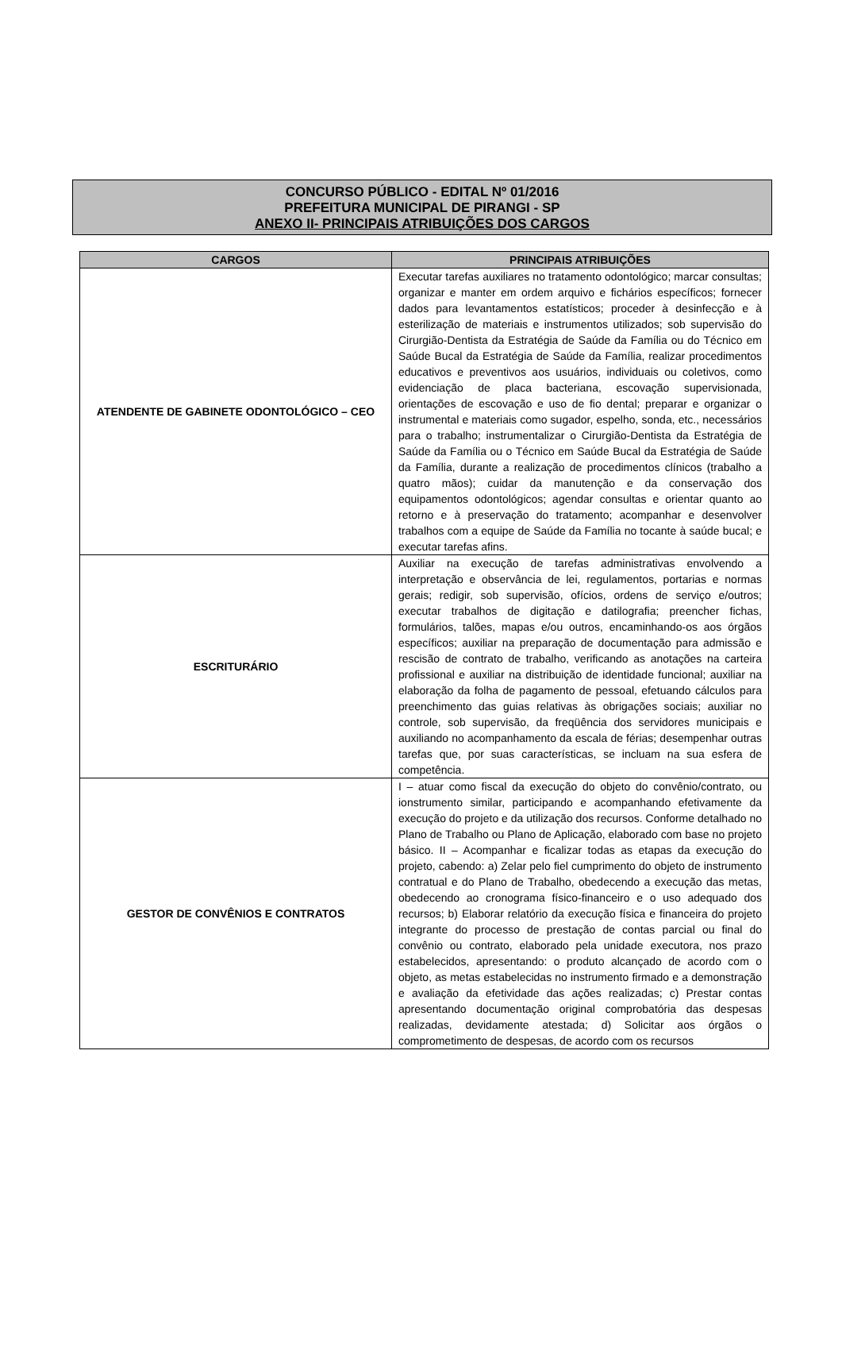CONCURSO PÚBLICO - EDITAL Nº 01/2016
PREFEITURA MUNICIPAL DE PIRANGI - SP
ANEXO II- PRINCIPAIS ATRIBUIÇÕES DOS CARGOS
| CARGOS | PRINCIPAIS ATRIBUIÇÕES |
| --- | --- |
| ATENDENTE DE GABINETE ODONTOLÓGICO – CEO | Executar tarefas auxiliares no tratamento odontológico; marcar consultas; organizar e manter em ordem arquivo e fichários específicos; fornecer dados para levantamentos estatísticos; proceder à desinfecção e à esterilização de materiais e instrumentos utilizados; sob supervisão do Cirurgião-Dentista da Estratégia de Saúde da Família ou do Técnico em Saúde Bucal da Estratégia de Saúde da Família, realizar procedimentos educativos e preventivos aos usuários, individuais ou coletivos, como evidenciação de placa bacteriana, escovação supervisionada, orientações de escovação e uso de fio dental; preparar e organizar o instrumental e materiais como sugador, espelho, sonda, etc., necessários para o trabalho; instrumentalizar o Cirurgião-Dentista da Estratégia de Saúde da Família ou o Técnico em Saúde Bucal da Estratégia de Saúde da Família, durante a realização de procedimentos clínicos (trabalho a quatro mãos); cuidar da manutenção e da conservação dos equipamentos odontológicos; agendar consultas e orientar quanto ao retorno e à preservação do tratamento; acompanhar e desenvolver trabalhos com a equipe de Saúde da Família no tocante à saúde bucal; e executar tarefas afins. |
| ESCRITURÁRIO | Auxiliar na execução de tarefas administrativas envolvendo a interpretação e observância de lei, regulamentos, portarias e normas gerais; redigir, sob supervisão, ofícios, ordens de serviço e/outros; executar trabalhos de digitação e datilografia; preencher fichas, formulários, talões, mapas e/ou outros, encaminhando-os aos órgãos específicos; auxiliar na preparação de documentação para admissão e rescisão de contrato de trabalho, verificando as anotações na carteira profissional e auxiliar na distribuição de identidade funcional; auxiliar na elaboração da folha de pagamento de pessoal, efetuando cálculos para preenchimento das guias relativas às obrigações sociais; auxiliar no controle, sob supervisão, da freqüência dos servidores municipais e auxiliando no acompanhamento da escala de férias; desempenhar outras tarefas que, por suas características, se incluam na sua esfera de competência. |
| GESTOR DE CONVÊNIOS E CONTRATOS | I – atuar como fiscal da execução do objeto do convênio/contrato, ou ionstrumento similar, participando e acompanhando efetivamente da execução do projeto e da utilização dos recursos. Conforme detalhado no Plano de Trabalho ou Plano de Aplicação, elaborado com base no projeto básico. II – Acompanhar e ficalizar todas as etapas da execução do projeto, cabendo: a) Zelar pelo fiel cumprimento do objeto de instrumento contratual e do Plano de Trabalho, obedecendo a execução das metas, obedecendo ao cronograma físico-financeiro e o uso adequado dos recursos; b) Elaborar relatório da execução física e financeira do projeto integrante do processo de prestação de contas parcial ou final do convênio ou contrato, elaborado pela unidade executora, nos prazo estabelecidos, apresentando: o produto alcançado de acordo com o objeto, as metas estabelecidas no instrumento firmado e a demonstração e avaliação da efetividade das ações realizadas; c) Prestar contas apresentando documentação original comprobatória das despesas realizadas, devidamente atestada; d) Solicitar aos órgãos o comprometimento de despesas, de acordo com os recursos |